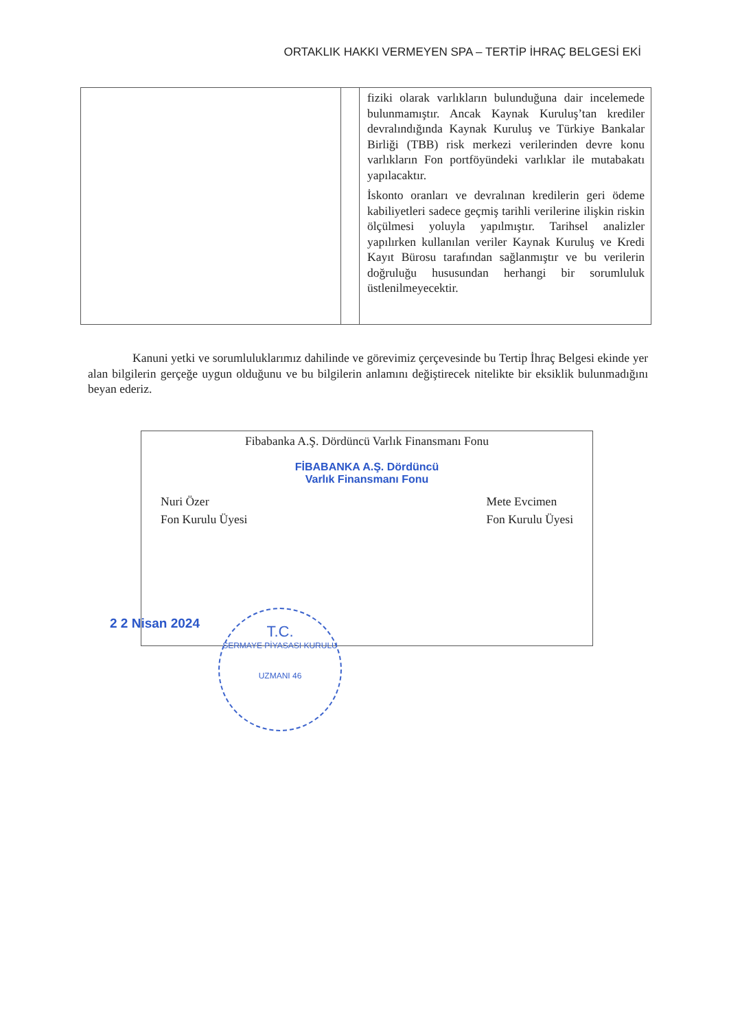ORTAKLIK HAKKI VERMEYEN SPA – TERTİP İHRAÇ BELGESİ EKİ
| | | fiziki olarak varlıkların bulunduğuna dair incelemede bulunmamıştır. Ancak Kaynak Kuruluş’tan krediler devralındığında Kaynak Kuruluş ve Türkiye Bankalar Birliği (TBB) risk merkezi verilerinden devre konu varlıkların Fon portföyündeki varlıklar ile mutabakatı yapılacaktır. İskonto oranları ve devralınan kredilerin geri ödeme kabiliyetleri sadece geçmiş tarihli verilerine ilişkin riskin ölçülmesi yoluyla yapılmıştır. Tarihsel analizler yapılırken kullanılan veriler Kaynak Kuruluş ve Kredi Kayıt Bürosu tarafından sağlanmıştır ve bu verilerin doğruluğu hususundan herhangi bir sorumluluk üstlenilmeyecektir. |
Kanuni yetki ve sorumluluklarımız dahilinde ve görevimiz çerçevesinde bu Tertip İhraç Belgesi ekinde yer alan bilgilerin gerçeğe uygun olduğunu ve bu bilgilerin anlamını değiştirecek nitelikte bir eksiklik bulunmadığını beyan ederiz.
Fibabanka A.Ş. Dördüncü Varlık Finansmanı Fonu
FİBABANKA A.Ş. Dördüncü
Varlık Finansmanı Fonu
Nuri Özer
Fon Kurulu Üyesi
Mete Evcimen
Fon Kurulu Üyesi
2 2 Nisan 2024
T.C.
SERMAYE PİYASASI KURULU
UZMANI 46